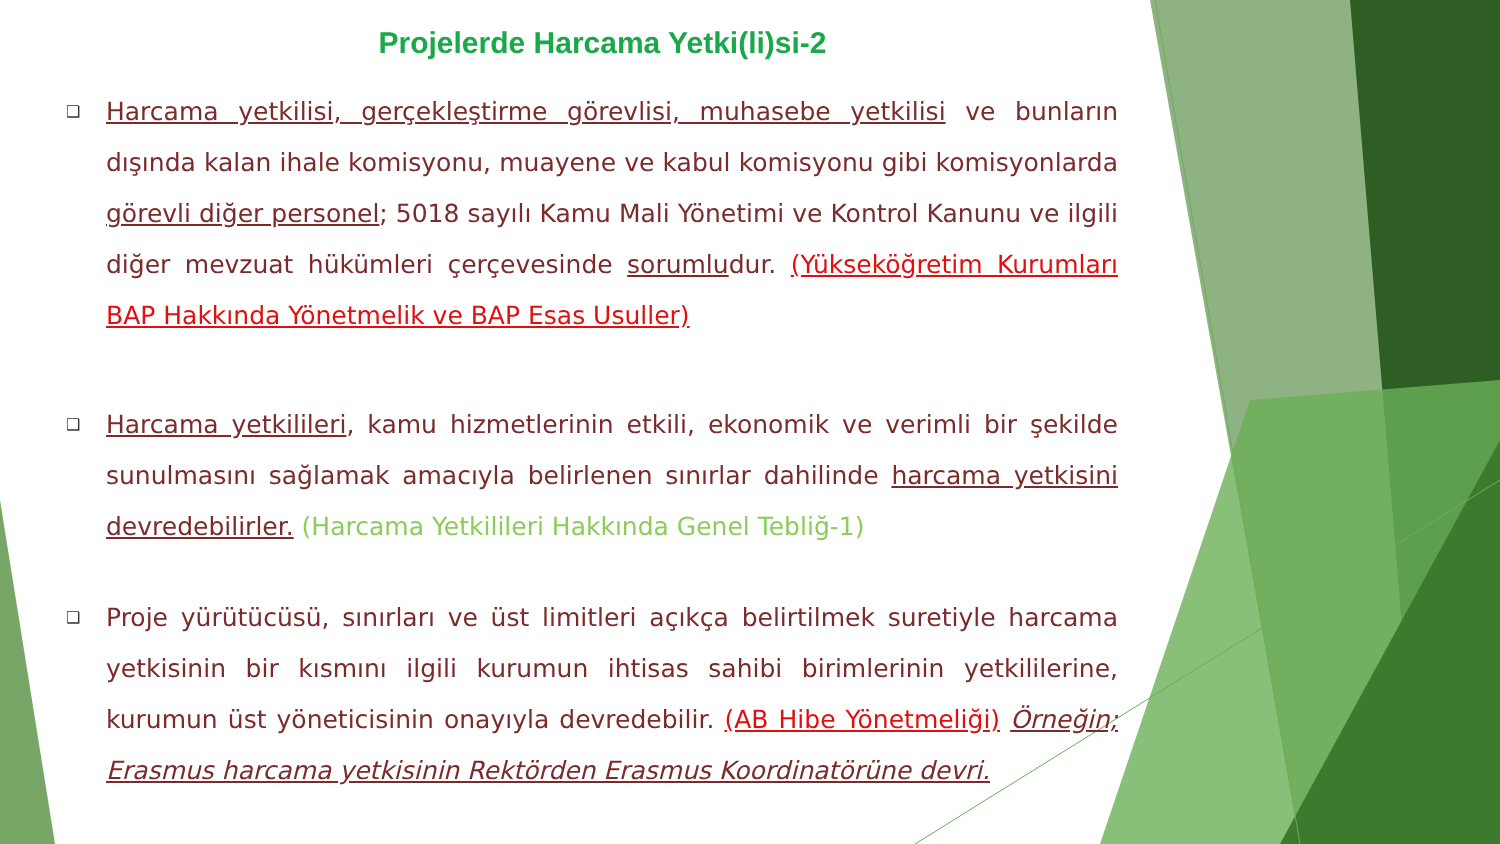Projelerde Harcama Yetki(li)si-2
❑ Harcama yetkilisi, gerçekleştirme görevlisi, muhasebe yetkilisi ve bunların dışında kalan ihale komisyonu, muayene ve kabul komisyonu gibi komisyonlarda görevli diğer personel; 5018 sayılı Kamu Mali Yönetimi ve Kontrol Kanunu ve ilgili diğer mevzuat hükümleri çerçevesinde sorumludur. (Yükseköğretim Kurumları BAP Hakkında Yönetmelik ve BAP Esas Usuller)
❑ Harcama yetkilileri, kamu hizmetlerinin etkili, ekonomik ve verimli bir şekilde sunulmasını sağlamak amacıyla belirlenen sınırlar dahilinde harcama yetkisini devredebilirler. (Harcama Yetkilileri Hakkında Genel Tebliğ-1)
❑ Proje yürütücüsü, sınırları ve üst limitleri açıkça belirtilmek suretiyle harcama yetkisinin bir kısmını ilgili kurumun ihtisas sahibi birimlerinin yetkililerine, kurumun üst yöneticisinin onayıyla devredebilir. (AB Hibe Yönetmeliği) Örneğin; Erasmus harcama yetkisinin Rektörden Erasmus Koordinatörüne devri.